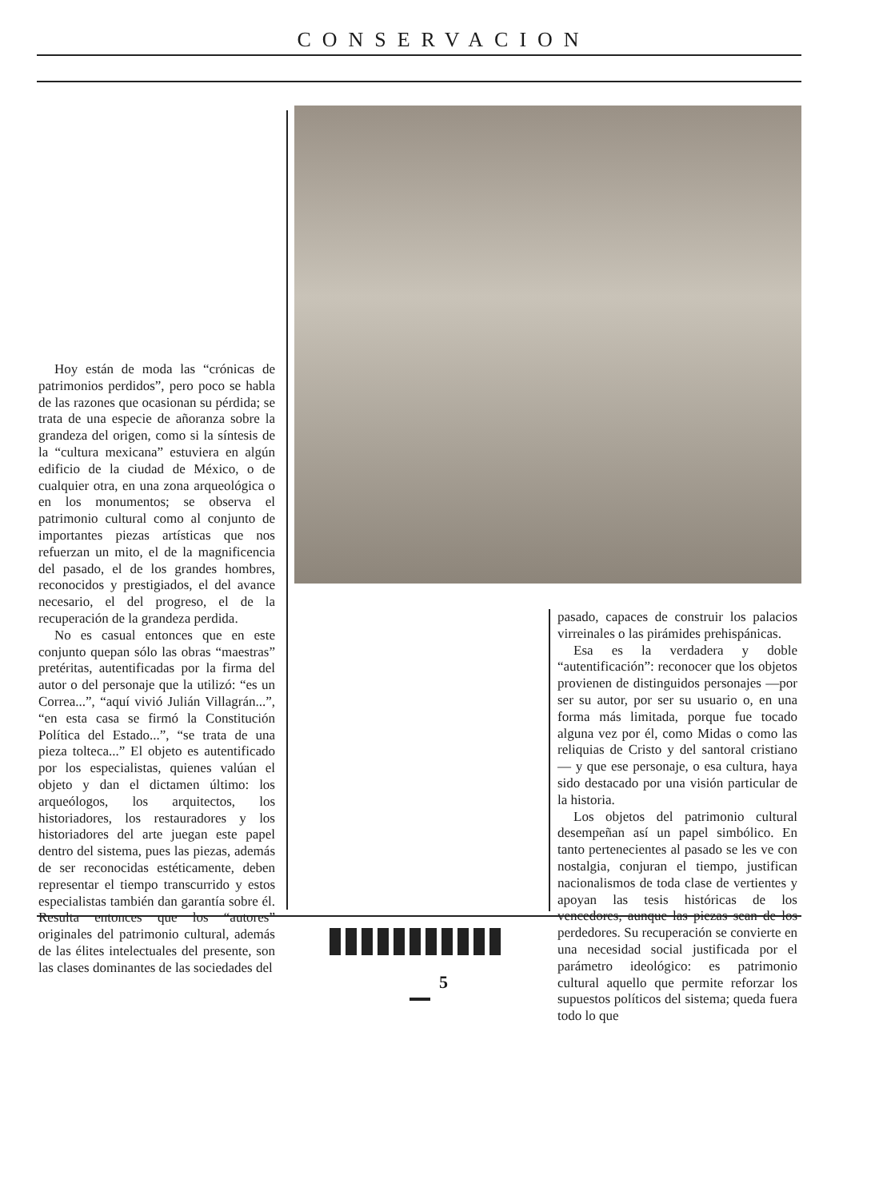CONSERVACION
Hoy están de moda las “crónicas de patrimonios perdidos”, pero poco se habla de las razones que ocasionan su pérdida; se trata de una especie de añoranza sobre la grandeza del origen, como si la síntesis de la “cultura mexicana” estuviera en algún edificio de la ciudad de México, o de cualquier otra, en una zona arqueológica o en los monumentos; se observa el patrimonio cultural como al conjunto de importantes piezas artísticas que nos refuerzan un mito, el de la magnificencia del pasado, el de los grandes hombres, reconocidos y prestigiados, el del avance necesario, el del progreso, el de la recuperación de la grandeza perdida.
No es casual entonces que en este conjunto quepan sólo las obras “maestras” pretéritas, autentificadas por la firma del autor o del personaje que la utilizó: “es un Correa...”, “aquí vivió Julián Villagrán...”, “en esta casa se firmó la Constitución Política del Estado...”, “se trata de una pieza tolteca...” El objeto es autentificado por los especialistas, quienes valúan el objeto y dan el dictamen último: los arqueólogos, los arquitectos, los historiadores, los restauradores y los historiadores del arte juegan este papel dentro del sistema, pues las piezas, además de ser reconocidas estéticamente, deben representar el tiempo transcurrido y estos especialistas también dan garantía sobre él. Resulta entonces que los “autores” originales del patrimonio cultural, además de las élites intelectuales del presente, son las clases dominantes de las sociedades del
pasado, capaces de construir los palacios virreinales o las pirámides prehispánicas.
Esa es la verdadera y doble “autentificación”: reconocer que los objetos provienen de distinguidos personajes —por ser su autor, por ser su usuario o, en una forma más limitada, porque fue tocado alguna vez por él, como Midas o como las reliquias de Cristo y del santoral cristiano— y que ese personaje, o esa cultura, haya sido destacado por una visión particular de la historia.
Los objetos del patrimonio cultural desempeñan así un papel simbólico. En tanto pertenecientes al pasado se les ve con nostalgia, conjuran el tiempo, justifican nacionalismos de toda clase de vertientes y apoyan las tesis históricas de los vencedores, aunque las piezas sean de los perdedores. Su recuperación se convierte en una necesidad social justificada por el parámetro ideológico: es patrimonio cultural aquello que permite reforzar los supuestos políticos del sistema; queda fuera todo lo que
5